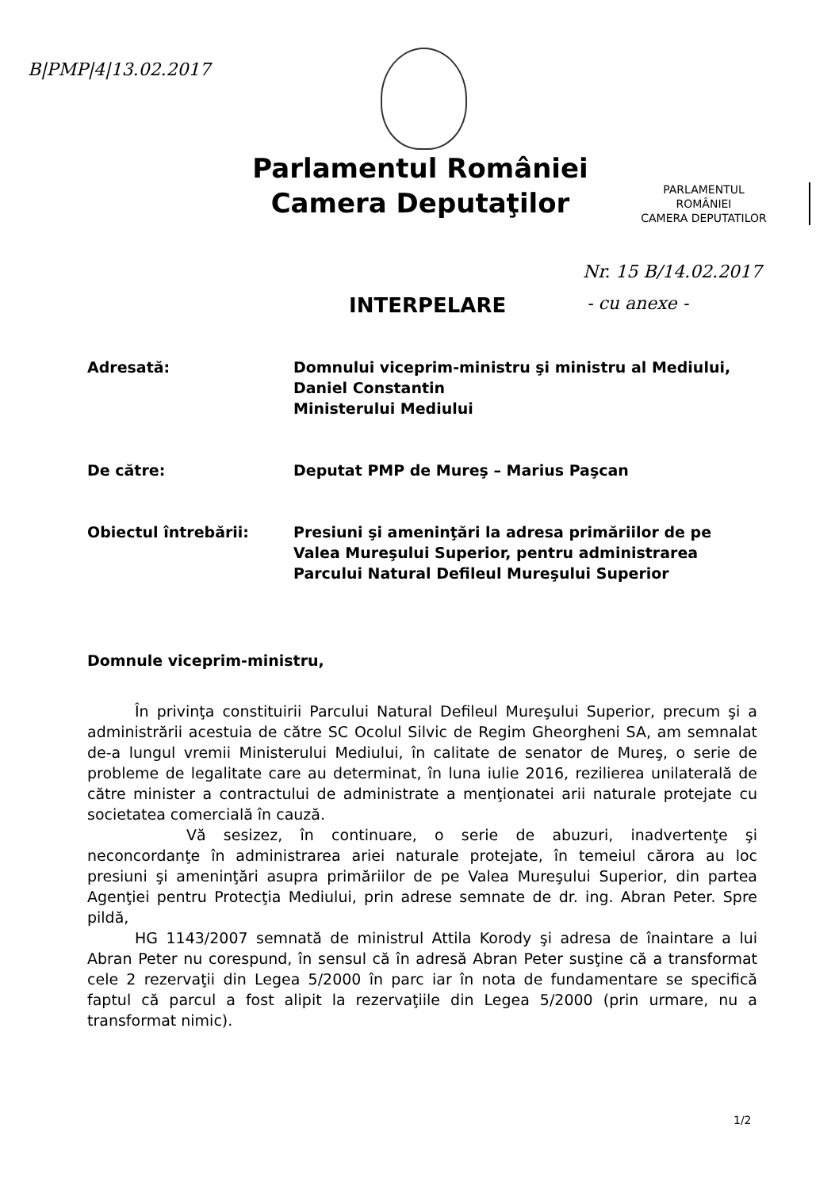B|PMP|4|13.02.2017
Parlamentul României
Camera Deputaţilor
PARLAMENTUL
ROMÂNIEI
CAMERA DEPUTATILOR
Nr. 15 B/14.02.2017
INTERPELARE - cu anexe -
Adresată: Domnului viceprim-ministru şi ministru al Mediului, Daniel Constantin
Ministerului Mediului
De către: Deputat PMP de Mureş – Marius Paşcan
Obiectul întrebării: Presiuni şi ameninţări la adresa primăriilor de pe Valea Mureşului Superior, pentru administrarea Parcului Natural Defileul Mureşului Superior
Domnule viceprim-ministru,
În privinţa constituirii Parcului Natural Defileul Mureşului Superior, precum şi a administrării acestuia de către SC Ocolul Silvic de Regim Gheorgheni SA, am semnalat de-a lungul vremii Ministerului Mediului, în calitate de senator de Mureş, o serie de probleme de legalitate care au determinat, în luna iulie 2016, rezilierea unilaterală de către minister a contractului de administrate a menţionatei arii naturale protejate cu societatea comercială în cauză.
Vă sesizez, în continuare, o serie de abuzuri, inadvertenţe şi neconcordanţe în administrarea ariei naturale protejate, în temeiul cărora au loc presiuni şi ameninţări asupra primăriilor de pe Valea Mureşului Superior, din partea Agenţiei pentru Protecţia Mediului, prin adrese semnate de dr. ing. Abran Peter. Spre pildă,
HG 1143/2007 semnată de ministrul Attila Korody şi adresa de înaintare a lui Abran Peter nu corespund, în sensul că în adresă Abran Peter susţine că a transformat cele 2 rezervaţii din Legea 5/2000 în parc iar în nota de fundamentare se specifică faptul că parcul a fost alipit la rezervaţiile din Legea 5/2000 (prin urmare, nu a transformat nimic).
1/2